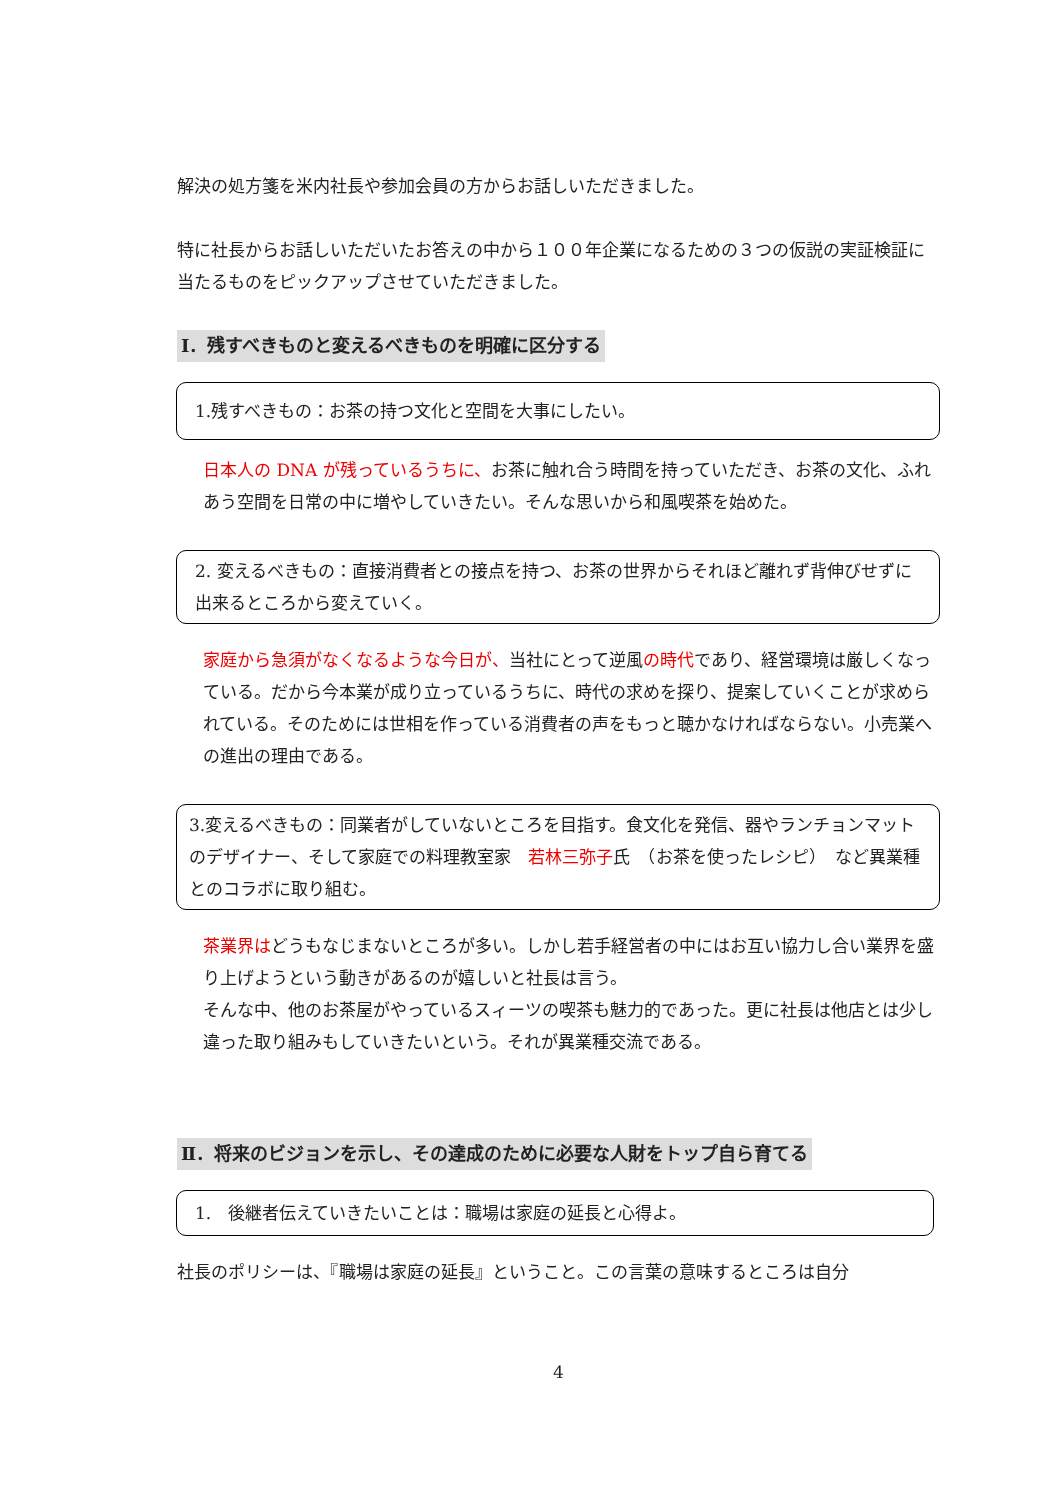解決の処方箋を米内社長や参加会員の方からお話しいただきました。
特に社長からお話しいただいたお答えの中から１００年企業になるための３つの仮説の実証検証に当たるものをピックアップさせていただきました。
Ⅰ．残すべきものと変えるべきものを明確に区分する
1.残すべきもの：お茶の持つ文化と空間を大事にしたい。
日本人の DNA が残っているうちに、お茶に触れ合う時間を持っていただき、お茶の文化、ふれあう空間を日常の中に増やしていきたい。そんな思いから和風喫茶を始めた。
2. 変えるべきもの：直接消費者との接点を持つ、お茶の世界からそれほど離れず背伸びせずに出来るところから変えていく。
家庭から急須がなくなるような今日が、当社にとって逆風の時代であり、経営環境は厳しくなっている。だから今本業が成り立っているうちに、時代の求めを探り、提案していくことが求められている。そのためには世相を作っている消費者の声をもっと聴かなければならない。小売業への進出の理由である。
3.変えるべきもの：同業者がしていないところを目指す。食文化を発信、器やランチョンマットのデザイナー、そして家庭での料理教室家　若林三弥子氏　（お茶を使ったレシピ）　など異業種とのコラボに取り組む。
茶業界はどうもなじまないところが多い。しかし若手経営者の中にはお互い協力し合い業界を盛り上げようという動きがあるのが嬉しいと社長は言う。
そんな中、他のお茶屋がやっているスィーツの喫茶も魅力的であった。更に社長は他店とは少し違った取り組みもしていきたいという。それが異業種交流である。
Ⅱ．将来のビジョンを示し、その達成のために必要な人財をトップ自ら育てる
1.　後継者伝えていきたいことは：職場は家庭の延長と心得よ。
社長のポリシーは、『職場は家庭の延長』ということ。この言葉の意味するところは自分
4